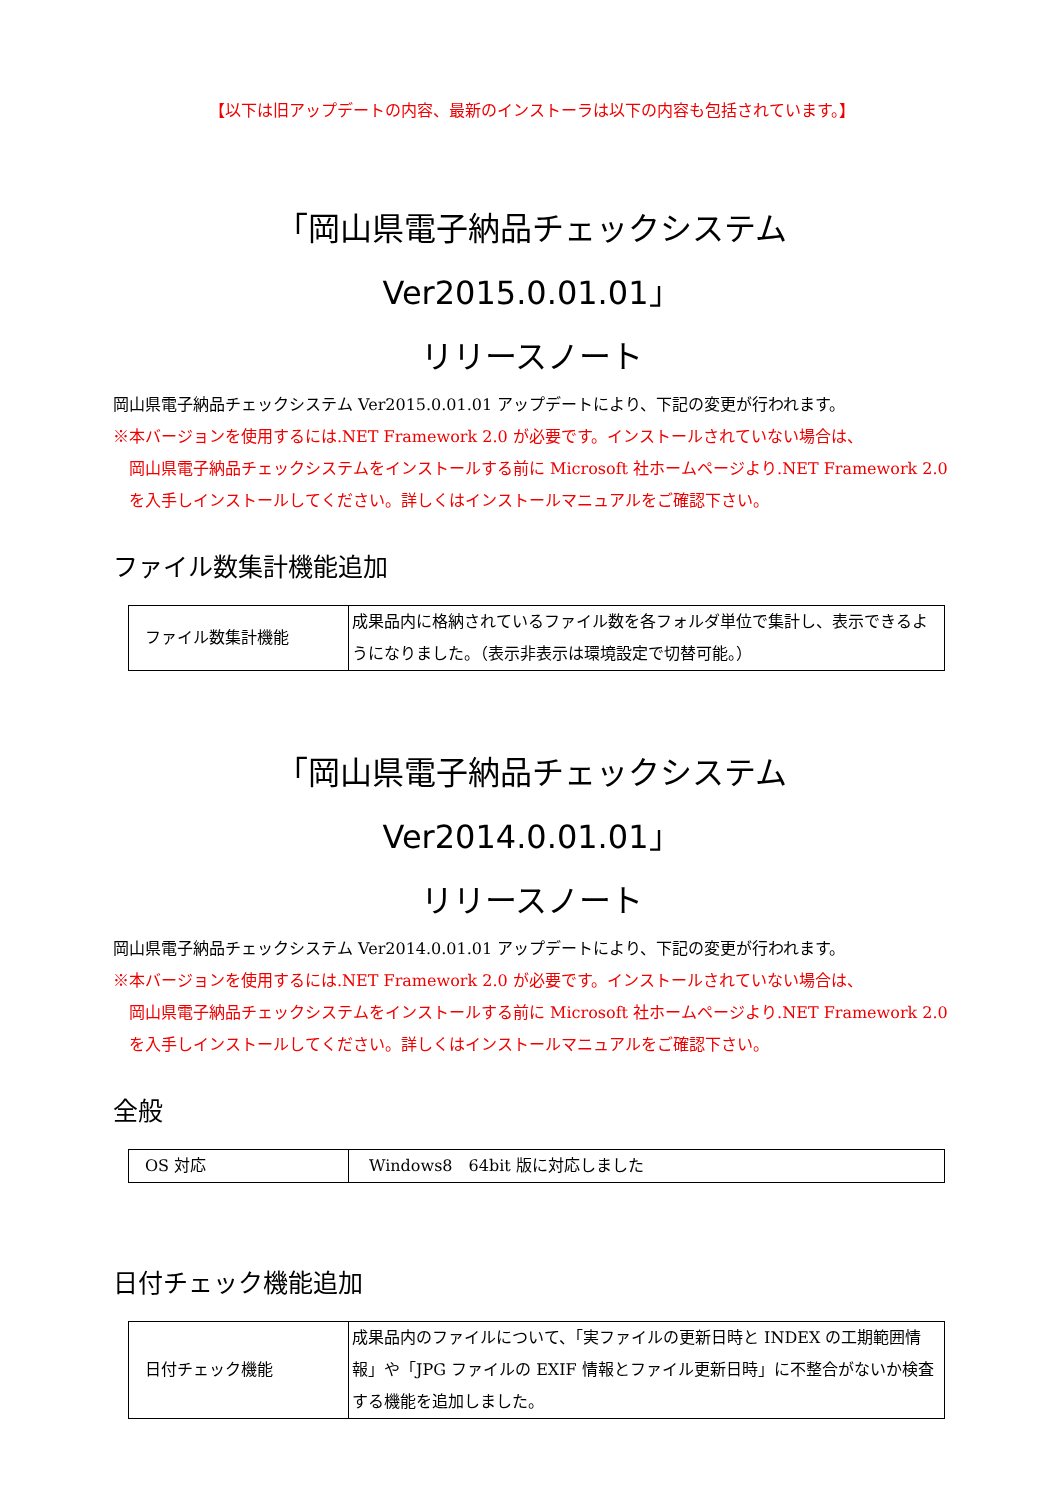【以下は旧アップデートの内容、最新のインストーラは以下の内容も包括されています。】
「岡山県電子納品チェックシステム　Ver2015.0.01.01」
リリースノート
岡山県電子納品チェックシステム Ver2015.0.01.01 アップデートにより、下記の変更が行われます。
※本バージョンを使用するには.NET Framework 2.0 が必要です。インストールされていない場合は、
岡山県電子納品チェックシステムをインストールする前に Microsoft 社ホームページより.NET Framework 2.0 を入手しインストールしてください。詳しくはインストールマニュアルをご確認下さい。
ファイル数集計機能追加
| ファイル数集計機能 | 成果品内に格納されているファイル数を各フォルダ単位で集計し、表示できるようになりました。（表示非表示は環境設定で切替可能。） |
「岡山県電子納品チェックシステム　Ver2014.0.01.01」
リリースノート
岡山県電子納品チェックシステム Ver2014.0.01.01 アップデートにより、下記の変更が行われます。
※本バージョンを使用するには.NET Framework 2.0 が必要です。インストールされていない場合は、
岡山県電子納品チェックシステムをインストールする前に Microsoft 社ホームページより.NET Framework 2.0 を入手しインストールしてください。詳しくはインストールマニュアルをご確認下さい。
全般
| OS 対応 | Windows8 64bit 版に対応しました |
日付チェック機能追加
| 日付チェック機能 | 成果品内のファイルについて、「実ファイルの更新日時と INDEX の工期範囲情報」や「JPG ファイルの EXIF 情報とファイル更新日時」に不整合がないか検査する機能を追加しました。 |